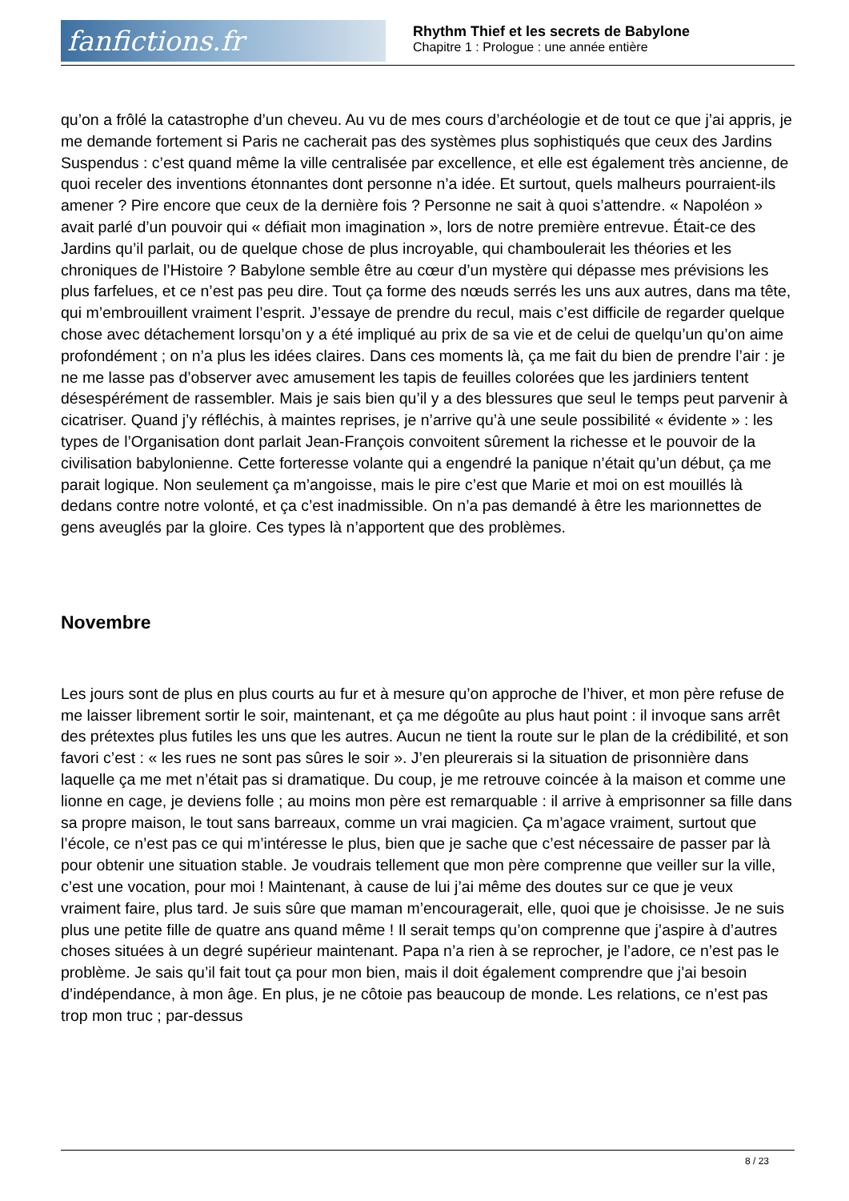fanfictions.fr
Rhythm Thief et les secrets de Babylone
Chapitre 1 : Prologue : une année entière
qu’on a frôlé la catastrophe d’un cheveu. Au vu de mes cours d’archéologie et de tout ce que j’ai appris, je me demande fortement si Paris ne cacherait pas des systèmes plus sophistiqués que ceux des Jardins Suspendus : c’est quand même la ville centralisée par excellence, et elle est également très ancienne, de quoi receler des inventions étonnantes dont personne n’a idée. Et surtout, quels malheurs pourraient-ils amener ? Pire encore que ceux de la dernière fois ? Personne ne sait à quoi s’attendre. « Napoléon » avait parlé d’un pouvoir qui « défiait mon imagination », lors de notre première entrevue. Était-ce des Jardins qu’il parlait, ou de quelque chose de plus incroyable, qui chamboulerait les théories et les chroniques de l’Histoire ? Babylone semble être au cœur d’un mystère qui dépasse mes prévisions les plus farfelues, et ce n’est pas peu dire. Tout ça forme des nœuds serrés les uns aux autres, dans ma tête, qui m’embrouillent vraiment l’esprit. J’essaye de prendre du recul, mais c’est difficile de regarder quelque chose avec détachement lorsqu’on y a été impliqué au prix de sa vie et de celui de quelqu’un qu’on aime profondément ; on n’a plus les idées claires. Dans ces moments là, ça me fait du bien de prendre l’air : je ne me lasse pas d’observer avec amusement les tapis de feuilles colorées que les jardiniers tentent désespérément de rassembler. Mais je sais bien qu’il y a des blessures que seul le temps peut parvenir à cicatriser. Quand j’y réfléchis, à maintes reprises, je n’arrive qu’à une seule possibilité « évidente » : les types de l’Organisation dont parlait Jean-François convoitent sûrement la richesse et le pouvoir de la civilisation babylonienne. Cette forteresse volante qui a engendré la panique n’était qu’un début, ça me parait logique. Non seulement ça m’angoisse, mais le pire c’est que Marie et moi on est mouillés là dedans contre notre volonté, et ça c’est inadmissible. On n’a pas demandé à être les marionnettes de gens aveuglés par la gloire. Ces types là n’apportent que des problèmes.
Novembre
Les jours sont de plus en plus courts au fur et à mesure qu’on approche de l’hiver, et mon père refuse de me laisser librement sortir le soir, maintenant, et ça me dégoûte au plus haut point : il invoque sans arrêt des prétextes plus futiles les uns que les autres. Aucun ne tient la route sur le plan de la crédibilité, et son favori c’est : « les rues ne sont pas sûres le soir ». J’en pleurerais si la situation de prisonnière dans laquelle ça me met n’était pas si dramatique. Du coup, je me retrouve coincée à la maison et comme une lionne en cage, je deviens folle ; au moins mon père est remarquable : il arrive à emprisonner sa fille dans sa propre maison, le tout sans barreaux, comme un vrai magicien. Ça m’agace vraiment, surtout que l’école, ce n’est pas ce qui m’intéresse le plus, bien que je sache que c’est nécessaire de passer par là pour obtenir une situation stable. Je voudrais tellement que mon père comprenne que veiller sur la ville, c’est une vocation, pour moi ! Maintenant, à cause de lui j’ai même des doutes sur ce que je veux vraiment faire, plus tard. Je suis sûre que maman m’encouragerait, elle, quoi que je choisisse. Je ne suis plus une petite fille de quatre ans quand même ! Il serait temps qu’on comprenne que j’aspire à d’autres choses situées à un degré supérieur maintenant. Papa n’a rien à se reprocher, je l’adore, ce n’est pas le problème. Je sais qu’il fait tout ça pour mon bien, mais il doit également comprendre que j’ai besoin d’indépendance, à mon âge. En plus, je ne côtoie pas beaucoup de monde. Les relations, ce n’est pas trop mon truc ; par-dessus
8 / 23